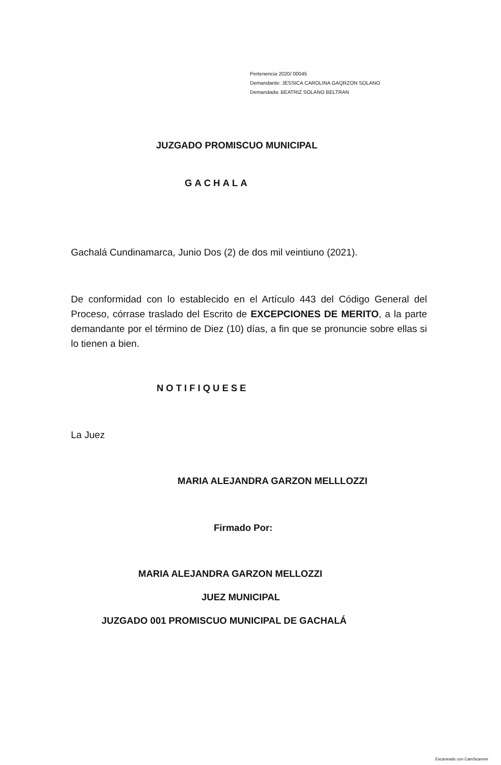Pertenencia 2020/ 00045
Demandante: JESSICA CAROLINA GAQRZON SOLANO
Demandada: BEATRIZ SOLANO BELTRAN
JUZGADO PROMISCUO MUNICIPAL
GACHALA
Gachalá Cundinamarca, Junio Dos (2) de dos mil veintiuno (2021).
De conformidad con lo establecido en el Artículo 443 del Código General del Proceso, córrase traslado del Escrito de EXCEPCIONES DE MERITO, a la parte demandante por el término de Diez (10) días, a fin que se pronuncie sobre ellas si lo tienen a bien.
NOTIFIQUESE
La Juez
MARIA ALEJANDRA GARZON MELLLOZZI
Firmado Por:
MARIA ALEJANDRA GARZON MELLOZZI
JUEZ MUNICIPAL
JUZGADO 001 PROMISCUO MUNICIPAL DE GACHALÁ
Escaneado con CamScanner